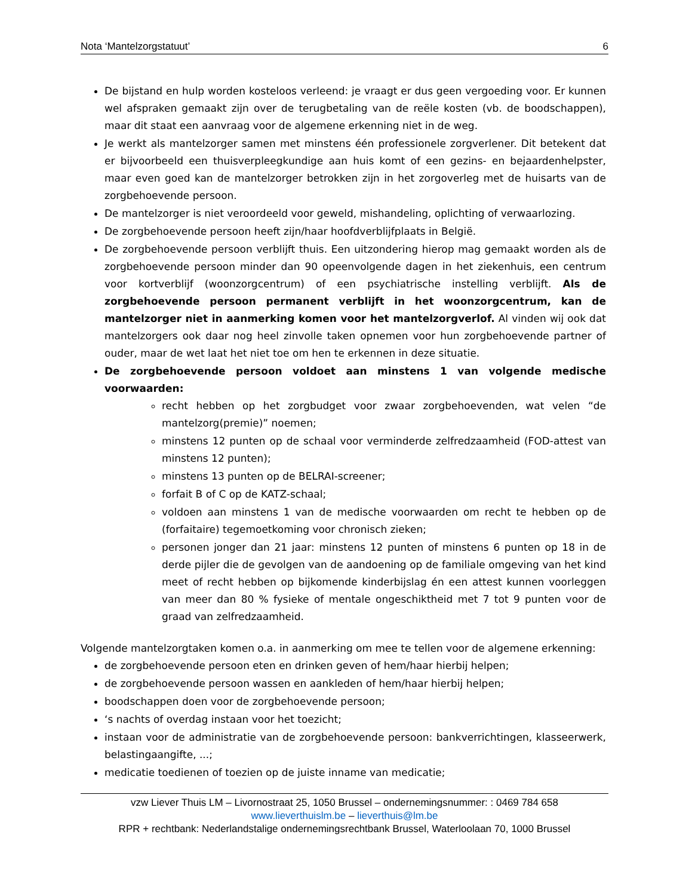Nota ‘Mantelzorgstatuut’ 6
De bijstand en hulp worden kosteloos verleend: je vraagt er dus geen vergoeding voor. Er kunnen wel afspraken gemaakt zijn over de terugbetaling van de reële kosten (vb. de boodschappen), maar dit staat een aanvraag voor de algemene erkenning niet in de weg.
Je werkt als mantelzorger samen met minstens één professionele zorgverlener. Dit betekent dat er bijvoorbeeld een thuisverpleegkundige aan huis komt of een gezins- en bejaardenhelpster, maar even goed kan de mantelzorger betrokken zijn in het zorgoverleg met de huisarts van de zorgbehoevende persoon.
De mantelzorger is niet veroordeeld voor geweld, mishandeling, oplichting of verwaarlozing.
De zorgbehoevende persoon heeft zijn/haar hoofdverblijfplaats in België.
De zorgbehoevende persoon verblijft thuis. Een uitzondering hierop mag gemaakt worden als de zorgbehoevende persoon minder dan 90 opeenvolgende dagen in het ziekenhuis, een centrum voor kortverblijf (woonzorgcentrum) of een psychiatrische instelling verblijft. Als de zorgbehoevende persoon permanent verblijft in het woonzorgcentrum, kan de mantelzorger niet in aanmerking komen voor het mantelzorgverlof. Al vinden wij ook dat mantelzorgers ook daar nog heel zinvolle taken opnemen voor hun zorgbehoevende partner of ouder, maar de wet laat het niet toe om hen te erkennen in deze situatie.
De zorgbehoevende persoon voldoet aan minstens 1 van volgende medische voorwaarden:
recht hebben op het zorgbudget voor zwaar zorgbehoevenden, wat velen “de mantelzorg(premie)” noemen;
minstens 12 punten op de schaal voor verminderde zelfredzaamheid (FOD-attest van minstens 12 punten);
minstens 13 punten op de BELRAI-screener;
forfait B of C op de KATZ-schaal;
voldoen aan minstens 1 van de medische voorwaarden om recht te hebben op de (forfaitaire) tegemoetkoming voor chronisch zieken;
personen jonger dan 21 jaar: minstens 12 punten of minstens 6 punten op 18 in de derde pijler die de gevolgen van de aandoening op de familiale omgeving van het kind meet of recht hebben op bijkomende kinderbijslag én een attest kunnen voorleggen van meer dan 80 % fysieke of mentale ongeschiktheid met 7 tot 9 punten voor de graad van zelfredzaamheid.
Volgende mantelzorgtaken komen o.a. in aanmerking om mee te tellen voor de algemene erkenning:
de zorgbehoevende persoon eten en drinken geven of hem/haar hierbij helpen;
de zorgbehoevende persoon wassen en aankleden of hem/haar hierbij helpen;
boodschappen doen voor de zorgbehoevende persoon;
‘s nachts of overdag instaan voor het toezicht;
instaan voor de administratie van de zorgbehoevende persoon: bankverrichtingen, klasseerwerk, belastingaangifte, ...;
medicatie toedienen of toezien op de juiste inname van medicatie;
vzw Liever Thuis LM – Livornostraat 25, 1050 Brussel – ondernemingsnummer: : 0469 784 658
www.lieverthuislm.be – lieverthuis@lm.be
RPR + rechtbank: Nederlandstalige ondernemingsrechtbank Brussel, Waterloolaan 70, 1000 Brussel